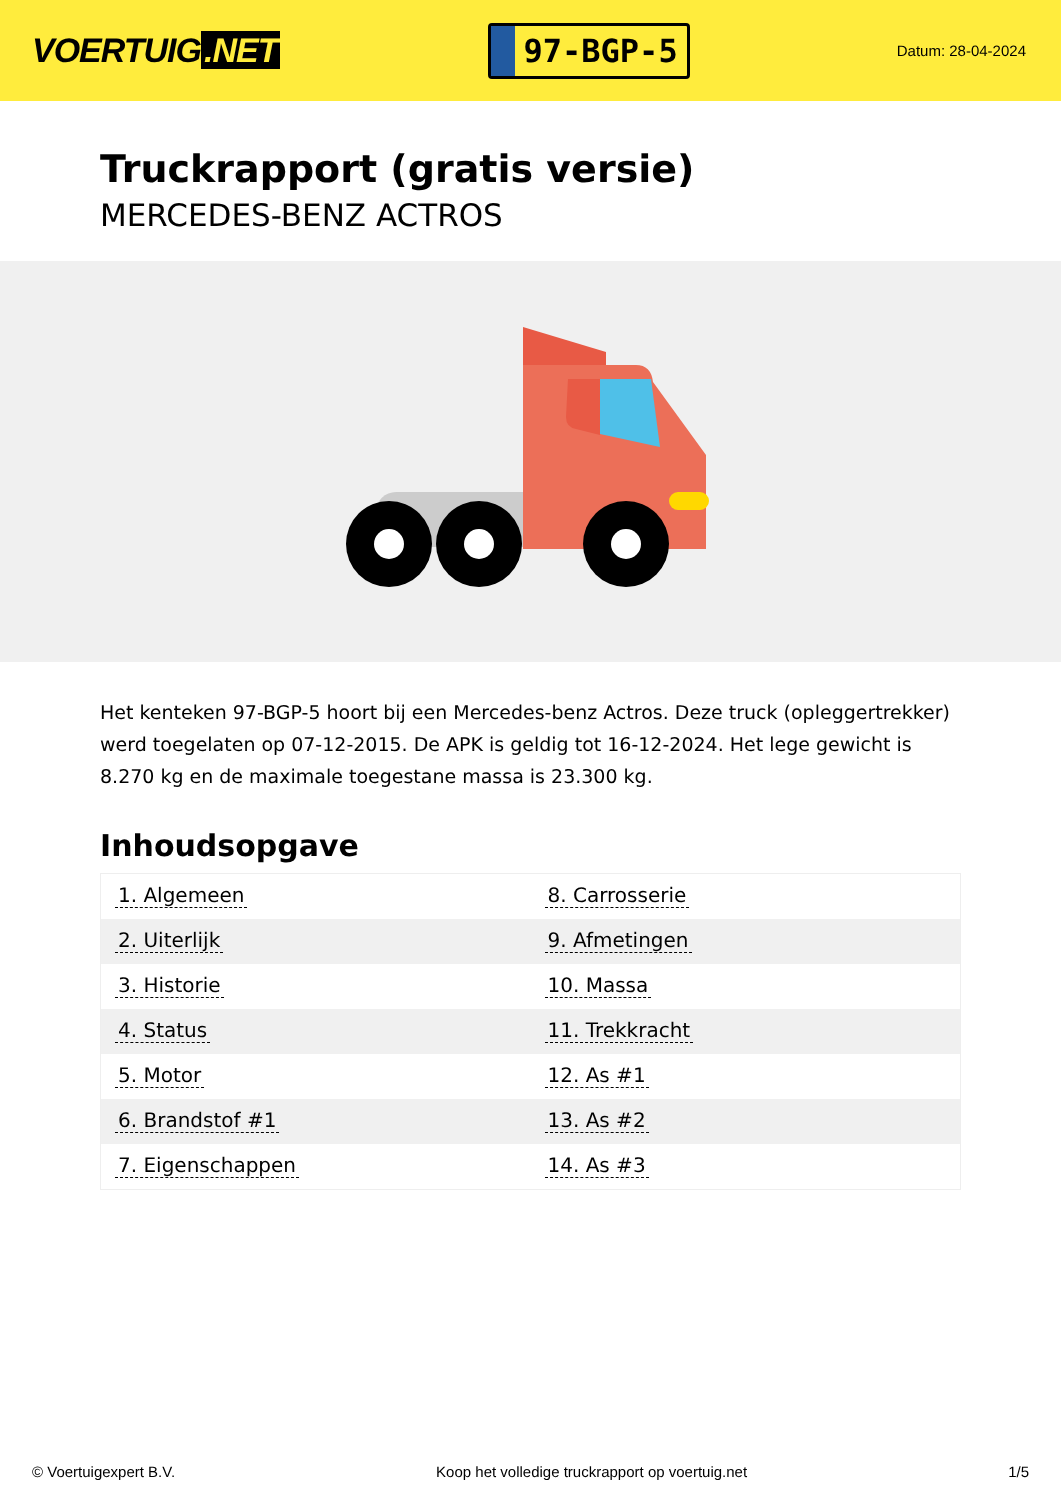VOERTUIG.NET
97-BGP-5
Datum: 28-04-2024
Truckrapport (gratis versie)
MERCEDES-BENZ ACTROS
Het kenteken 97-BGP-5 hoort bij een Mercedes-benz Actros. Deze truck (opleggertrekker) werd toegelaten op 07-12-2015. De APK is geldig tot 16-12-2024. Het lege gewicht is 8.270 kg en de maximale toegestane massa is 23.300 kg.
Inhoudsopgave
| 1. Algemeen | 8. Carrosserie |
| 2. Uiterlijk | 9. Afmetingen |
| 3. Historie | 10. Massa |
| 4. Status | 11. Trekkracht |
| 5. Motor | 12. As #1 |
| 6. Brandstof #1 | 13. As #2 |
| 7. Eigenschappen | 14. As #3 |
© Voertuigexpert B.V. Koop het volledige truckrapport op voertuig.net 1/5